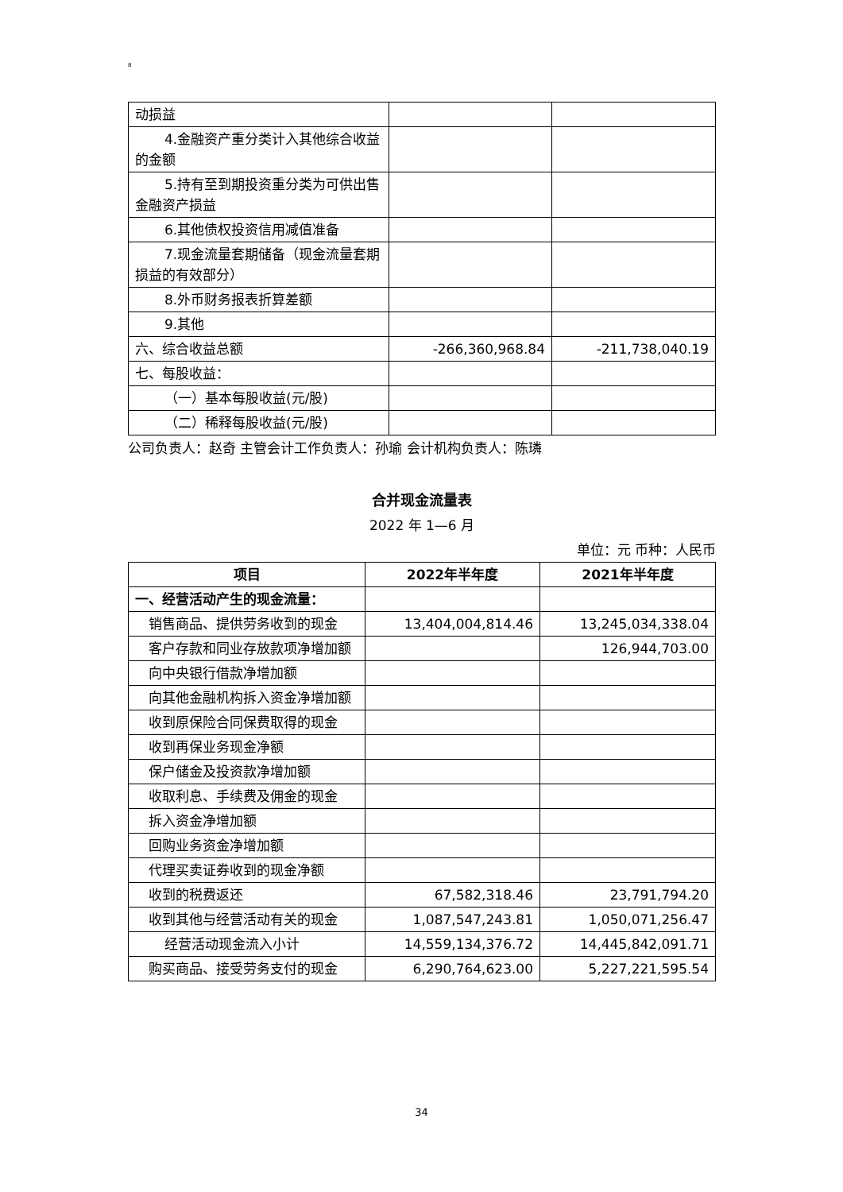8
| 动损益 | | |
| 4.金融资产重分类计入其他综合收益的金额 | | |
| 5.持有至到期投资重分类为可供出售金融资产损益 | | |
| 6.其他债权投资信用减值准备 | | |
| 7.现金流量套期储备（现金流量套期损益的有效部分） | | |
| 8.外币财务报表折算差额 | | |
| 9.其他 | | |
| 六、综合收益总额 | -266,360,968.84 | -211,738,040.19 |
| 七、每股收益： | | |
| （一）基本每股收益(元/股) | | |
| （二）稀释每股收益(元/股) | | |
公司负责人：赵奇 主管会计工作负责人：孙瑜 会计机构负责人：陈璘
合并现金流量表
2022 年 1—6 月
单位：元 币种：人民币
| 项目 | 2022年半年度 | 2021年半年度 |
| --- | --- | --- |
| 一、经营活动产生的现金流量： | | |
| 销售商品、提供劳务收到的现金 | 13,404,004,814.46 | 13,245,034,338.04 |
| 客户存款和同业存放款项净增加额 | | 126,944,703.00 |
| 向中央银行借款净增加额 | | |
| 向其他金融机构拆入资金净增加额 | | |
| 收到原保险合同保费取得的现金 | | |
| 收到再保业务现金净额 | | |
| 保户储金及投资款净增加额 | | |
| 收取利息、手续费及佣金的现金 | | |
| 拆入资金净增加额 | | |
| 回购业务资金净增加额 | | |
| 代理买卖证券收到的现金净额 | | |
| 收到的税费返还 | 67,582,318.46 | 23,791,794.20 |
| 收到其他与经营活动有关的现金 | 1,087,547,243.81 | 1,050,071,256.47 |
| 经营活动现金流入小计 | 14,559,134,376.72 | 14,445,842,091.71 |
| 购买商品、接受劳务支付的现金 | 6,290,764,623.00 | 5,227,221,595.54 |
34